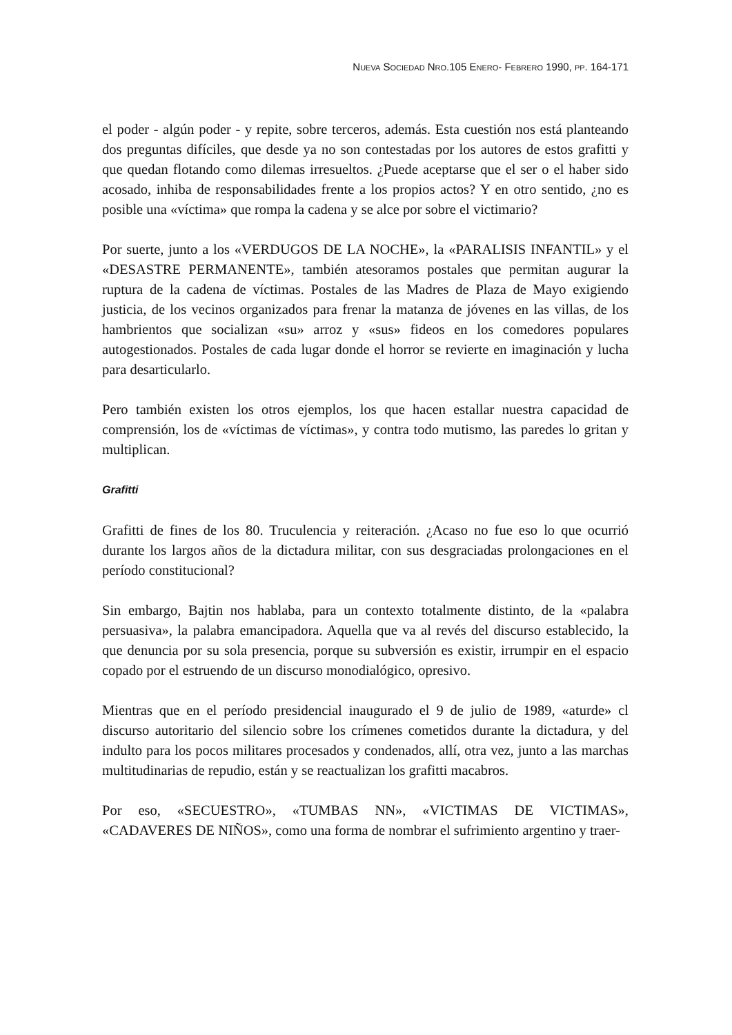NUEVA SOCIEDAD NRO.105 ENERO- FEBRERO 1990, PP. 164-171
el poder - algún poder - y repite, sobre terceros, además. Esta cuestión nos está planteando dos preguntas difíciles, que desde ya no son contestadas por los autores de estos grafitti y que quedan flotando como dilemas irresueltos. ¿Puede aceptarse que el ser o el haber sido acosado, inhiba de responsabilidades frente a los propios actos? Y en otro sentido, ¿no es posible una «víctima» que rompa la cadena y se alce por sobre el victimario?
Por suerte, junto a los «VERDUGOS DE LA NOCHE», la «PARALISIS INFANTIL» y el «DESASTRE PERMANENTE», también atesoramos postales que permitan augurar la ruptura de la cadena de víctimas. Postales de las Madres de Plaza de Mayo exigiendo justicia, de los vecinos organizados para frenar la matanza de jóvenes en las villas, de los hambrientos que socializan «su» arroz y «sus» fideos en los comedores populares autogestionados. Postales de cada lugar donde el horror se revierte en imaginación y lucha para desarticularlo.
Pero también existen los otros ejemplos, los que hacen estallar nuestra capacidad de comprensión, los de «víctimas de víctimas», y contra todo mutismo, las paredes lo gritan y multiplican.
Grafitti
Grafitti de fines de los 80. Truculencia y reiteración. ¿Acaso no fue eso lo que ocurrió durante los largos años de la dictadura militar, con sus desgraciadas prolongaciones en el período constitucional?
Sin embargo, Bajtin nos hablaba, para un contexto totalmente distinto, de la «palabra persuasiva», la palabra emancipadora. Aquella que va al revés del discurso establecido, la que denuncia por su sola presencia, porque su subversión es existir, irrumpir en el espacio copado por el estruendo de un discurso monodialógico, opresivo.
Mientras que en el período presidencial inaugurado el 9 de julio de 1989, «aturde» cl discurso autoritario del silencio sobre los crímenes cometidos durante la dictadura, y del indulto para los pocos militares procesados y condenados, allí, otra vez, junto a las marchas multitudinarias de repudio, están y se reactualizan los grafitti macabros.
Por eso, «SECUESTRO», «TUMBAS NN», «VICTIMAS DE VICTIMAS», «CADAVERES DE NIÑOS», como una forma de nombrar el sufrimiento argentino y traer-